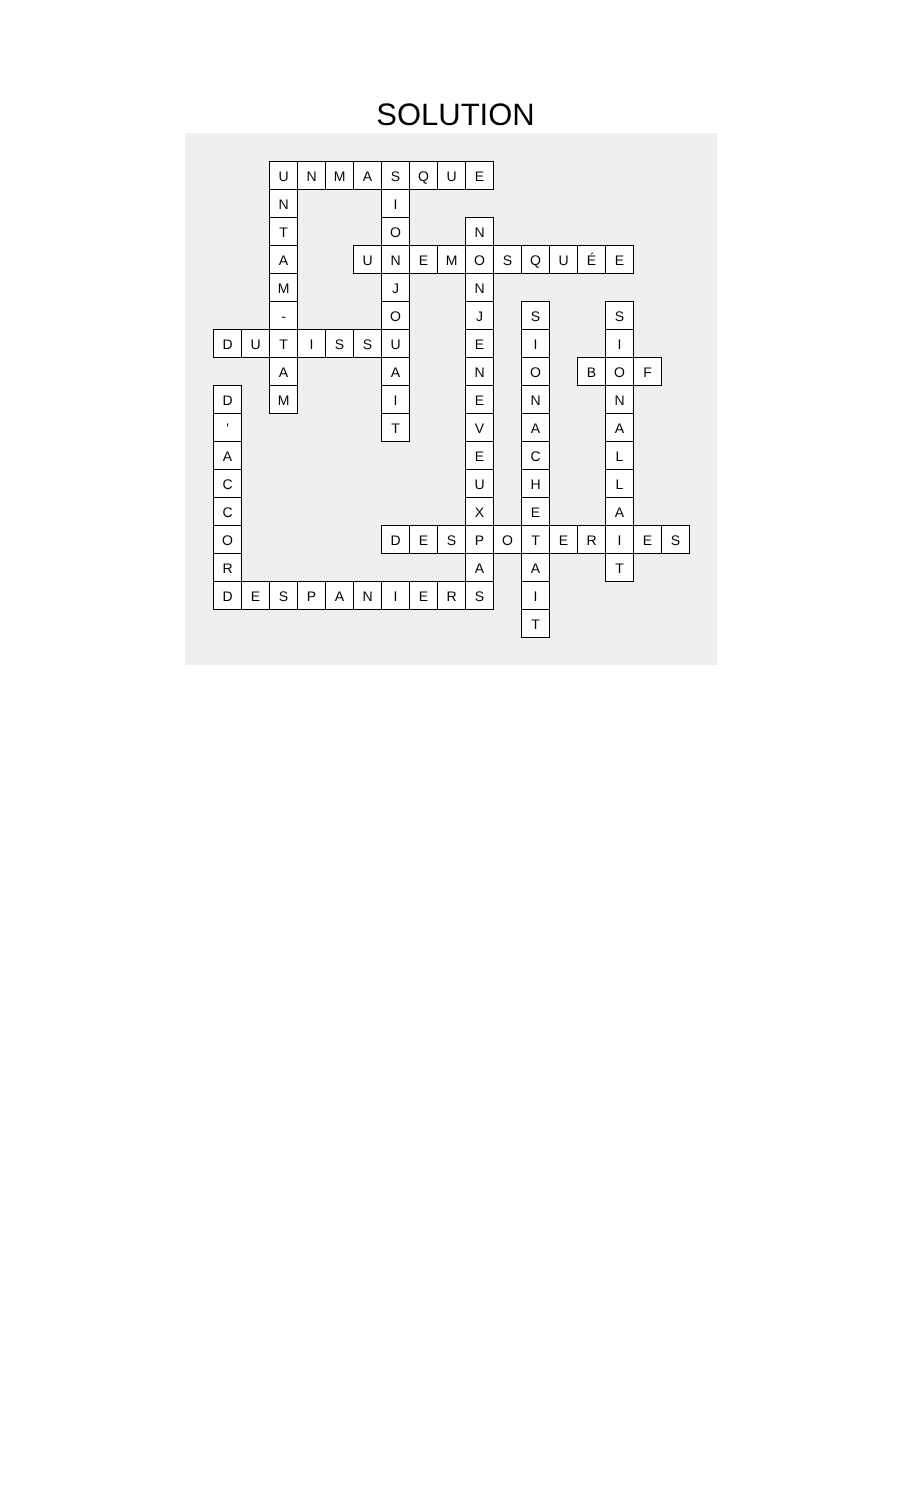SOLUTION
| | | U | N | M | A | S | Q | U | E | | | | | | | |
| | | N | | | | I | | | | | | | | | | |
| | | T | | | | O | | | N | | | | | | | |
| | | A | | | U | N | E | M | O | S | Q | U | É | E | | |
| | | M | | | | J | | | N | | | | | | | |
| | | - | | | | O | | | J | | S | | | S | | |
| D | U | T | I | S | S | U | | | E | | I | | | I | | |
| | | A | | | | A | | | N | | O | | B | O | F | |
| D | | M | | | | I | | | E | | N | | | N | | |
| ' | | | | | | T | | | V | | A | | | A | | |
| A | | | | | | | | | E | | C | | | L | | |
| C | | | | | | | | | U | | H | | | L | | |
| C | | | | | | | | | X | | E | | | A | | |
| O | | | | | | D | E | S | P | O | T | E | R | I | E | S |
| R | | | | | | | | | A | | A | | | T | | |
| D | E | S | P | A | N | I | E | R | S | | I | | | | | |
| | | | | | | | | | | | T | | | | | |